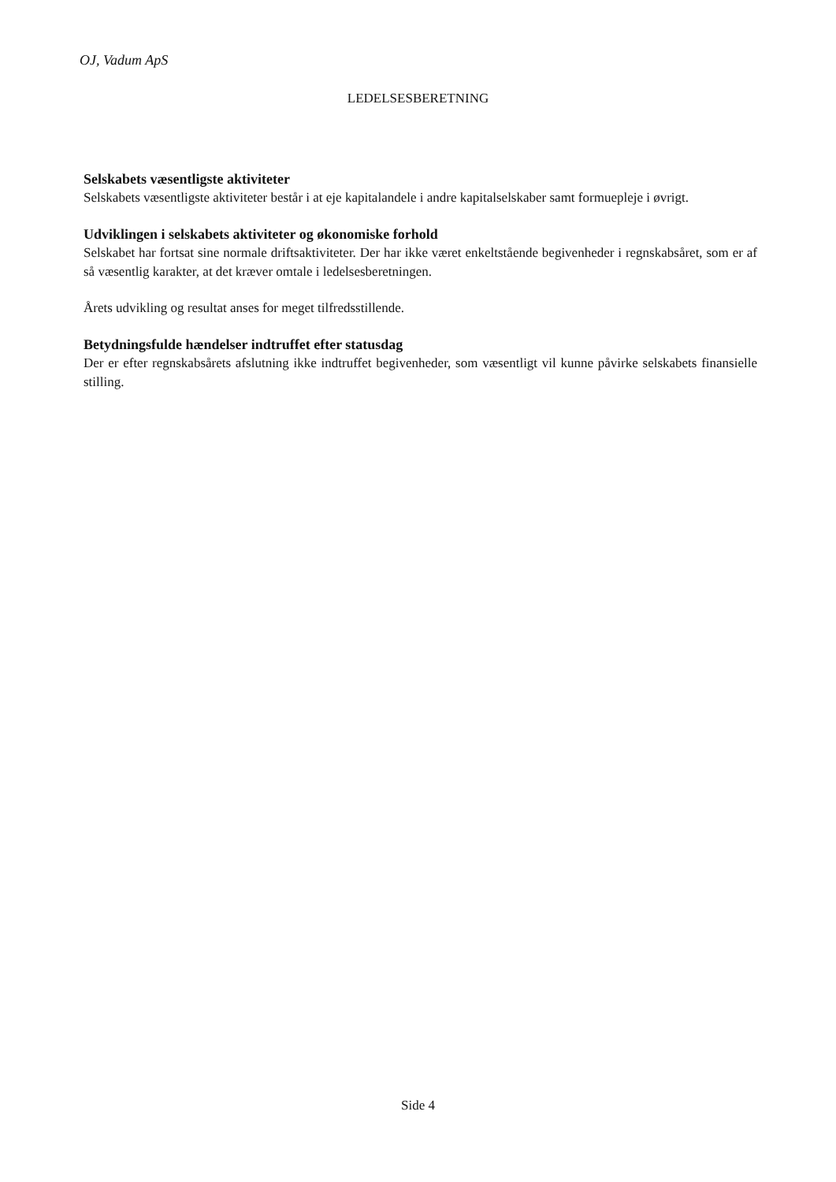OJ, Vadum ApS
LEDELSESBERETNING
Selskabets væsentligste aktiviteter
Selskabets væsentligste aktiviteter består i at eje kapitalandele i andre kapitalselskaber samt formuepleje i øvrigt.
Udviklingen i selskabets aktiviteter og økonomiske forhold
Selskabet har fortsat sine normale driftsaktiviteter. Der har ikke været enkeltstående begivenheder i regnskabsåret, som er af så væsentlig karakter, at det kræver omtale i ledelsesberetningen.
Årets udvikling og resultat anses for meget tilfredsstillende.
Betydningsfulde hændelser indtruffet efter statusdag
Der er efter regnskabsårets afslutning ikke indtruffet begivenheder, som væsentligt vil kunne påvirke selskabets finansielle stilling.
Side 4